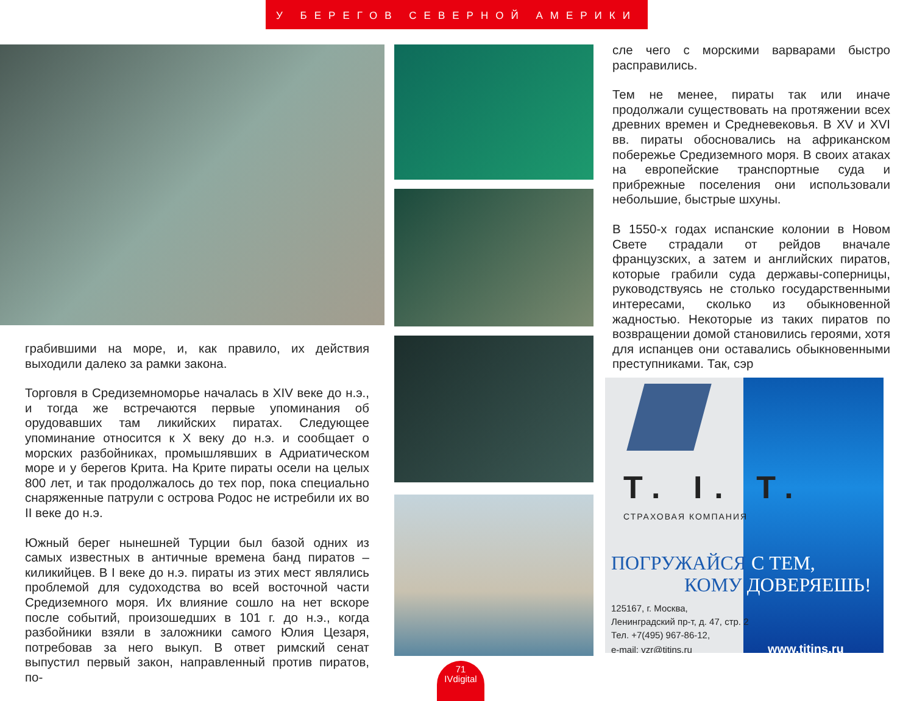У БЕРЕГОВ СЕВЕРНОЙ АМЕРИКИ
грабившими на море, и, как правило, их действия выходили далеко за рамки закона.
Торговля в Средиземноморье началась в XIV веке до н.э., и тогда же встречаются первые упоминания об орудовавших там ликийских пиратах. Следующее упоминание относится к X веку до н.э. и сообщает о морских разбойниках, промышлявших в Адриатическом море и у берегов Крита. На Крите пираты осели на целых 800 лет, и так продолжалось до тех пор, пока специально снаряженные патрули с острова Родос не истребили их во II веке до н.э.
Южный берег нынешней Турции был базой одних из самых известных в античные времена банд пиратов – киликийцев. В I веке до н.э. пираты из этих мест являлись проблемой для судоходства во всей восточной части Средиземного моря. Их влияние сошло на нет вскоре после событий, произошедших в 101 г. до н.э., когда разбойники взяли в заложники самого Юлия Цезаря, потребовав за него выкуп. В ответ римский сенат выпустил первый закон, направленный против пиратов, по-
сле чего с морскими варварами быстро расправились.
Тем не менее, пираты так или иначе продолжали существовать на протяжении всех древних времен и Средневековья. В XV и XVI вв. пираты обосновались на африканском побережье Средиземного моря. В своих атаках на европейские транспортные суда и прибрежные поселения они использовали небольшие, быстрые шхуны.
В 1550-х годах испанские колонии в Новом Свете страдали от рейдов вначале французских, а затем и английских пиратов, которые грабили суда державы-соперницы, руководствуясь не столько государственными интересами, сколько из обыкновенной жадностью. Некоторые из таких пиратов по возвращении домой становились героями, хотя для испанцев они оставались обыкновенными преступниками. Так, сэр
T. I. T.
СТРАХОВАЯ КОМПАНИЯ
ПОГРУЖАЙСЯ С ТЕМ,
КОМУ ДОВЕРЯЕШЬ!
125167, г. Москва,
Ленинградский пр-т, д. 47, стр. 2
Тел. +7(495) 967-86-12,
e-mail: vzr@titins.ru www.titins.ru
71
IVdigital